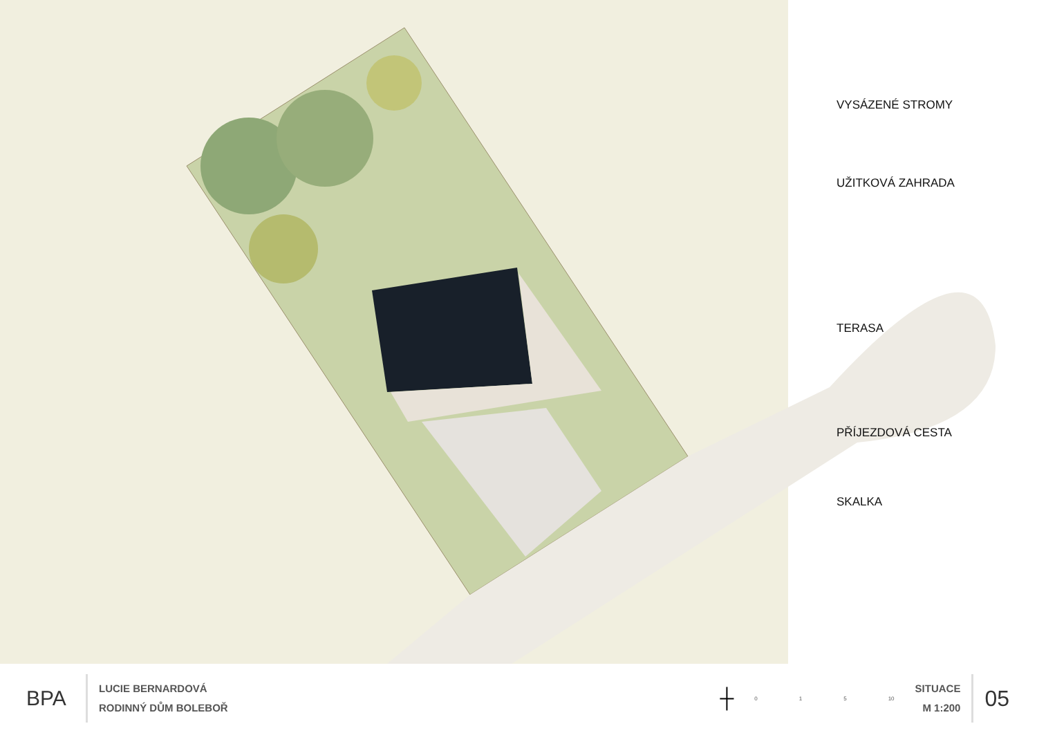VYSÁZENÉ STROMY
UŽITKOVÁ ZAHRADA
TERASA
PŘÍJEZDOVÁ CESTA
SKALKA
BPA
LUCIE BERNARDOVÁ
RODINNÝ DŮM BOLEBOŘ
┼
0 1 5 10
SITUACE
M 1:200
05